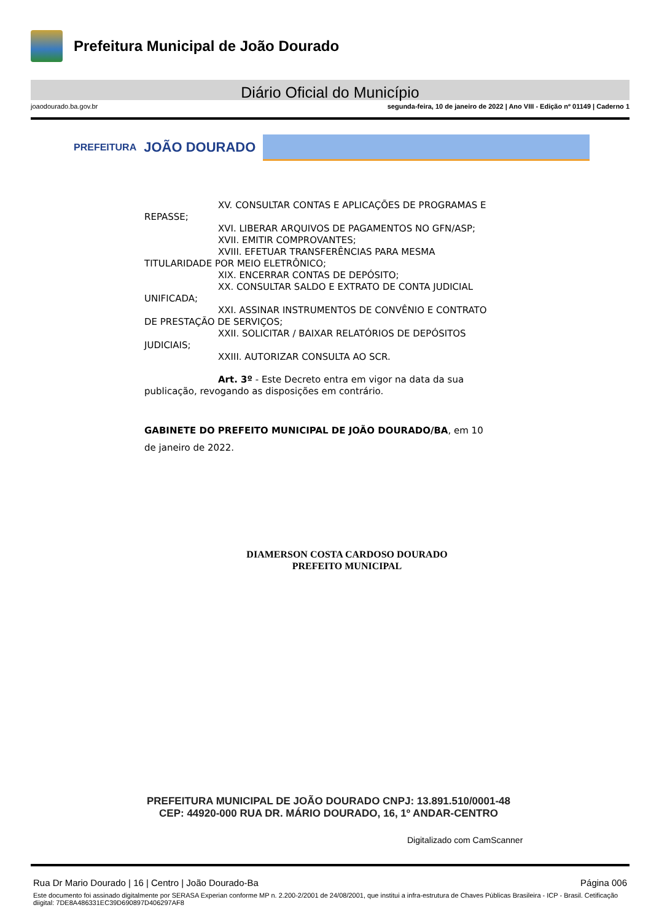Prefeitura Municipal de João Dourado
Diário Oficial do Município
joaodourado.ba.gov.br segunda-feira, 10 de janeiro de 2022 | Ano VIII - Edição nº 01149 | Caderno 1
PREFEITURA JOÃO DOURADO
XV. CONSULTAR CONTAS E APLICAÇÕES DE PROGRAMAS E
REPASSE;
XVI. LIBERAR ARQUIVOS DE PAGAMENTOS NO GFN/ASP;
XVII. EMITIR COMPROVANTES;
XVIII. EFETUAR TRANSFERÊNCIAS PARA MESMA
TITULARIDADE POR MEIO ELETRÔNICO;
XIX. ENCERRAR CONTAS DE DEPÓSITO;
XX. CONSULTAR SALDO E EXTRATO DE CONTA JUDICIAL
UNIFICADA;
XXI. ASSINAR INSTRUMENTOS DE CONVÊNIO E CONTRATO
DE PRESTAÇÃO DE SERVIÇOS;
XXII. SOLICITAR / BAIXAR RELATÓRIOS DE DEPÓSITOS
JUDICIAIS;
XXIII. AUTORIZAR CONSULTA AO SCR.
Art. 3º - Este Decreto entra em vigor na data da sua
publicação, revogando as disposições em contrário.
GABINETE DO PREFEITO MUNICIPAL DE JOÃO DOURADO/BA, em 10
de janeiro de 2022.
DIAMERSON COSTA CARDOSO DOURADO
PREFEITO MUNICIPAL
PREFEITURA MUNICIPAL DE JOÃO DOURADO CNPJ: 13.891.510/0001-48
CEP: 44920-000 RUA DR. MÁRIO DOURADO, 16, 1º ANDAR-CENTRO
Digitalizado com CamScanner
Rua Dr Mario Dourado | 16 | Centro | João Dourado-Ba Página 006
Este documento foi assinado digitalmente por SERASA Experian conforme MP n. 2.200-2/2001 de 24/08/2001, que institui a infra-estrutura de Chaves Públicas Brasileira - ICP - Brasil. Cetificação diigital: 7DE8A486331EC39D690897D406297AF8